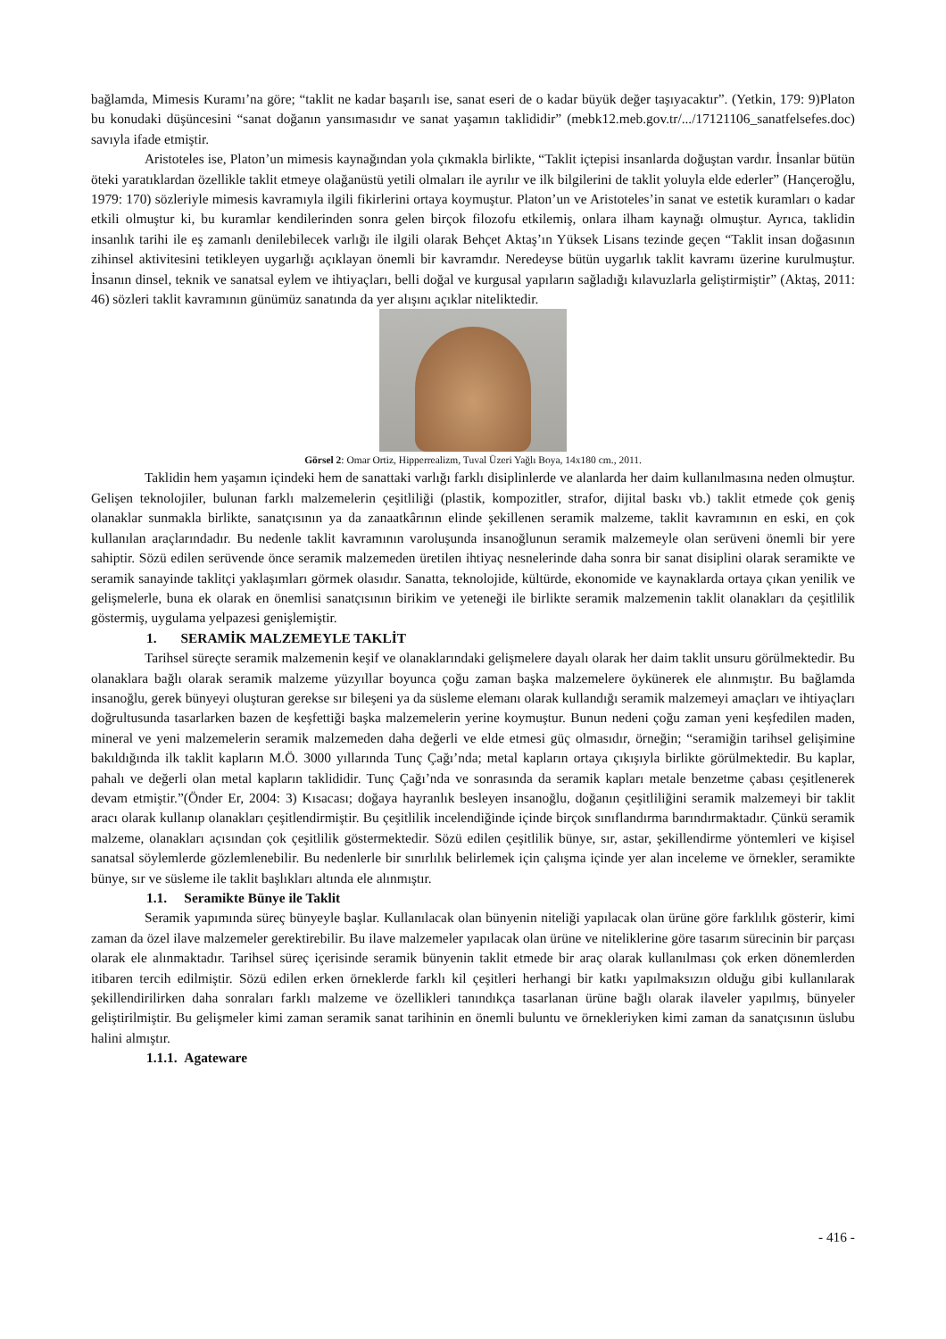bağlamda, Mimesis Kuramı’na göre; “taklit ne kadar başarılı ise, sanat eseri de o kadar büyük değer taşıyacaktır”. (Yetkin, 179: 9)Platon bu konudaki düşüncesini “sanat doğanın yansımasıdır ve sanat yaşamın taklididir” (mebk12.meb.gov.tr/.../17121106_sanatfelsefes.doc) savıyla ifade etmiştir.
Aristoteles ise, Platon’un mimesis kaynağından yola çıkmakla birlikte, “Taklit içtepisi insanlarda doğuştan vardır. İnsanlar bütün öteki yaratıklardan özellikle taklit etmeye olağanüstü yetili olmaları ile ayrılır ve ilk bilgilerini de taklit yoluyla elde ederler” (Hançeroğlu, 1979: 170) sözleriyle mimesis kavramıyla ilgili fikirlerini ortaya koymuştur. Platon’un ve Aristoteles’in sanat ve estetik kuramları o kadar etkili olmuştur ki, bu kuramlar kendilerinden sonra gelen birçok filozofu etkilemiş, onlara ilham kaynağı olmuştur. Ayrıca, taklidin insanlık tarihi ile eş zamanlı denilebilecek varlığı ile ilgili olarak Behçet Aktaş’ın Yüksek Lisans tezinde geçen “Taklit insan doğasının zihinsel aktivitesini tetikleyen uygarlığı açıklayan önemli bir kavramdır. Neredeyse bütün uygarlık taklit kavramı üzerine kurulmuştur. İnsanın dinsel, teknik ve sanatsal eylem ve ihtiyaçları, belli doğal ve kurgusal yapıların sağladığı kılavuzlarla geliştirmiştir” (Aktaş, 2011: 46) sözleri taklit kavramının günümüz sanatında da yer alışını açıklar niteliktedir.
Görsel 2: Omar Ortiz, Hipperrealizm, Tuval Üzeri Yağlı Boya, 14x180 cm., 2011.
Taklidin hem yaşamın içindeki hem de sanattaki varlığı farklı disiplinlerde ve alanlarda her daim kullanılmasına neden olmuştur. Gelişen teknolojiler, bulunan farklı malzemelerin çeşitliliği (plastik, kompozitler, strafor, dijital baskı vb.) taklit etmede çok geniş olanaklar sunmakla birlikte, sanatçısının ya da zanaatkârının elinde şekillenen seramik malzeme, taklit kavramının en eski, en çok kullanılan araçlarındadır. Bu nedenle taklit kavramının varoluşunda insanoğlunun seramik malzemeyle olan serüveni önemli bir yere sahiptir. Sözü edilen serüvende önce seramik malzemeden üretilen ihtiyaç nesnelerinde daha sonra bir sanat disiplini olarak seramikte ve seramik sanayinde taklitçi yaklaşımları görmek olasıdır. Sanatta, teknolojide, kültürde, ekonomide ve kaynaklarda ortaya çıkan yenilik ve gelişmelerle, buna ek olarak en önemlisi sanatçısının birikim ve yeteneği ile birlikte seramik malzemenin taklit olanakları da çeşitlilik göstermiş, uygulama yelpazesi genişlemiştir.
1. SERAMİK MALZEMEYLE TAKLİT
Tarihsel süreçte seramik malzemenin keşif ve olanaklarındaki gelişmelere dayalı olarak her daim taklit unsuru görülmektedir. Bu olanaklara bağlı olarak seramik malzeme yüzyıllar boyunca çoğu zaman başka malzemelere öykünerek ele alınmıştır. Bu bağlamda insanoğlu, gerek bünyeyi oluşturan gerekse sır bileşeni ya da süsleme elemanı olarak kullandığı seramik malzemeyi amaçları ve ihtiyaçları doğrultusunda tasarlarken bazen de keşfettiği başka malzemelerin yerine koymuştur. Bunun nedeni çoğu zaman yeni keşfedilen maden, mineral ve yeni malzemelerin seramik malzemeden daha değerli ve elde etmesi güç olmasıdır, örneğin; “seramiğin tarihsel gelişimine bakıldığında ilk taklit kapların M.Ö. 3000 yıllarında Tunç Çağı’nda; metal kapların ortaya çıkışıyla birlikte görülmektedir. Bu kaplar, pahalı ve değerli olan metal kapların taklididir. Tunç Çağı’nda ve sonrasında da seramik kapları metale benzetme çabası çeşitlenerek devam etmiştir.”(Önder Er, 2004: 3) Kısacası; doğaya hayranlık besleyen insanoğlu, doğanın çeşitliliğini seramik malzemeyi bir taklit aracı olarak kullanıp olanakları çeşitlendirmiştir. Bu çeşitlilik incelendiğinde içinde birçok sınıflandırma barındırmaktadır. Çünkü seramik malzeme, olanakları açısından çok çeşitlilik göstermektedir. Sözü edilen çeşitlilik bünye, sır, astar, şekillendirme yöntemleri ve kişisel sanatsal söylemlerde gözlemlenebilir. Bu nedenlerle bir sınırlılık belirlemek için çalışma içinde yer alan inceleme ve örnekler, seramikte bünye, sır ve süsleme ile taklit başlıkları altında ele alınmıştır.
1.1. Seramikte Bünye ile Taklit
Seramik yapımında süreç bünyeyle başlar. Kullanılacak olan bünyenin niteliği yapılacak olan ürüne göre farklılık gösterir, kimi zaman da özel ilave malzemeler gerektirebilir. Bu ilave malzemeler yapılacak olan ürüne ve niteliklerine göre tasarım sürecinin bir parçası olarak ele alınmaktadır. Tarihsel süreç içerisinde seramik bünyenin taklit etmede bir araç olarak kullanılması çok erken dönemlerden itibaren tercih edilmiştir. Sözü edilen erken örneklerde farklı kil çeşitleri herhangi bir katkı yapılmaksızın olduğu gibi kullanılarak şekillendirilirken daha sonraları farklı malzeme ve özellikleri tanındıkça tasarlanan ürüne bağlı olarak ilaveler yapılmış, bünyeler geliştirilmiştir. Bu gelişmeler kimi zaman seramik sanat tarihinin en önemli buluntu ve örnekleriyken kimi zaman da sanatçısının üslubu halini almıştır.
1.1.1. Agateware
- 416 -